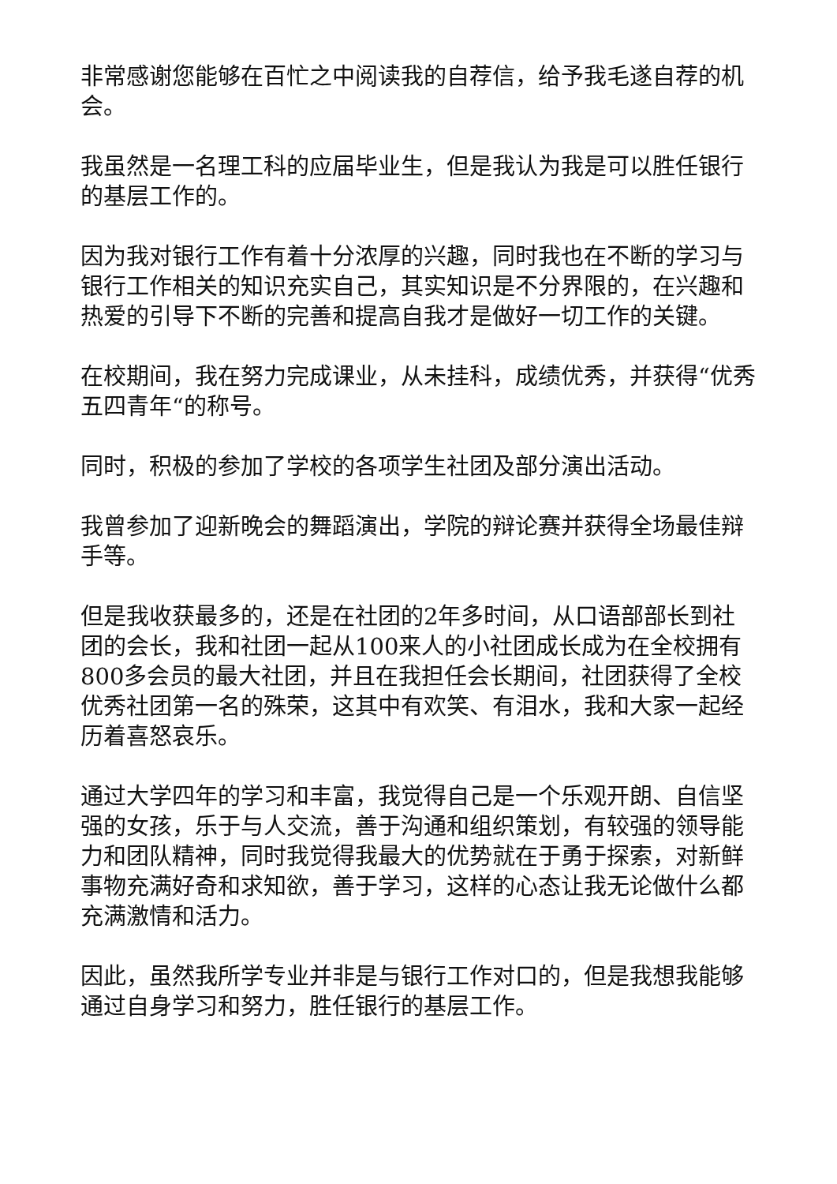非常感谢您能够在百忙之中阅读我的自荐信，给予我毛遂自荐的机会。
我虽然是一名理工科的应届毕业生，但是我认为我是可以胜任银行的基层工作的。
因为我对银行工作有着十分浓厚的兴趣，同时我也在不断的学习与银行工作相关的知识充实自己，其实知识是不分界限的，在兴趣和热爱的引导下不断的完善和提高自我才是做好一切工作的关键。
在校期间，我在努力完成课业，从未挂科，成绩优秀，并获得“优秀五四青年“的称号。
同时，积极的参加了学校的各项学生社团及部分演出活动。
我曾参加了迎新晚会的舞蹈演出，学院的辩论赛并获得全场最佳辩手等。
但是我收获最多的，还是在社团的2年多时间，从口语部部长到社团的会长，我和社团一起从100来人的小社团成长成为在全校拥有800多会员的最大社团，并且在我担任会长期间，社团获得了全校优秀社团第一名的殊荣，这其中有欢笑、有泪水，我和大家一起经历着喜怒哀乐。
通过大学四年的学习和丰富，我觉得自己是一个乐观开朗、自信坚强的女孩，乐于与人交流，善于沟通和组织策划，有较强的领导能力和团队精神，同时我觉得我最大的优势就在于勇于探索，对新鲜事物充满好奇和求知欲，善于学习，这样的心态让我无论做什么都充满激情和活力。
因此，虽然我所学专业并非是与银行工作对口的，但是我想我能够通过自身学习和努力，胜任银行的基层工作。